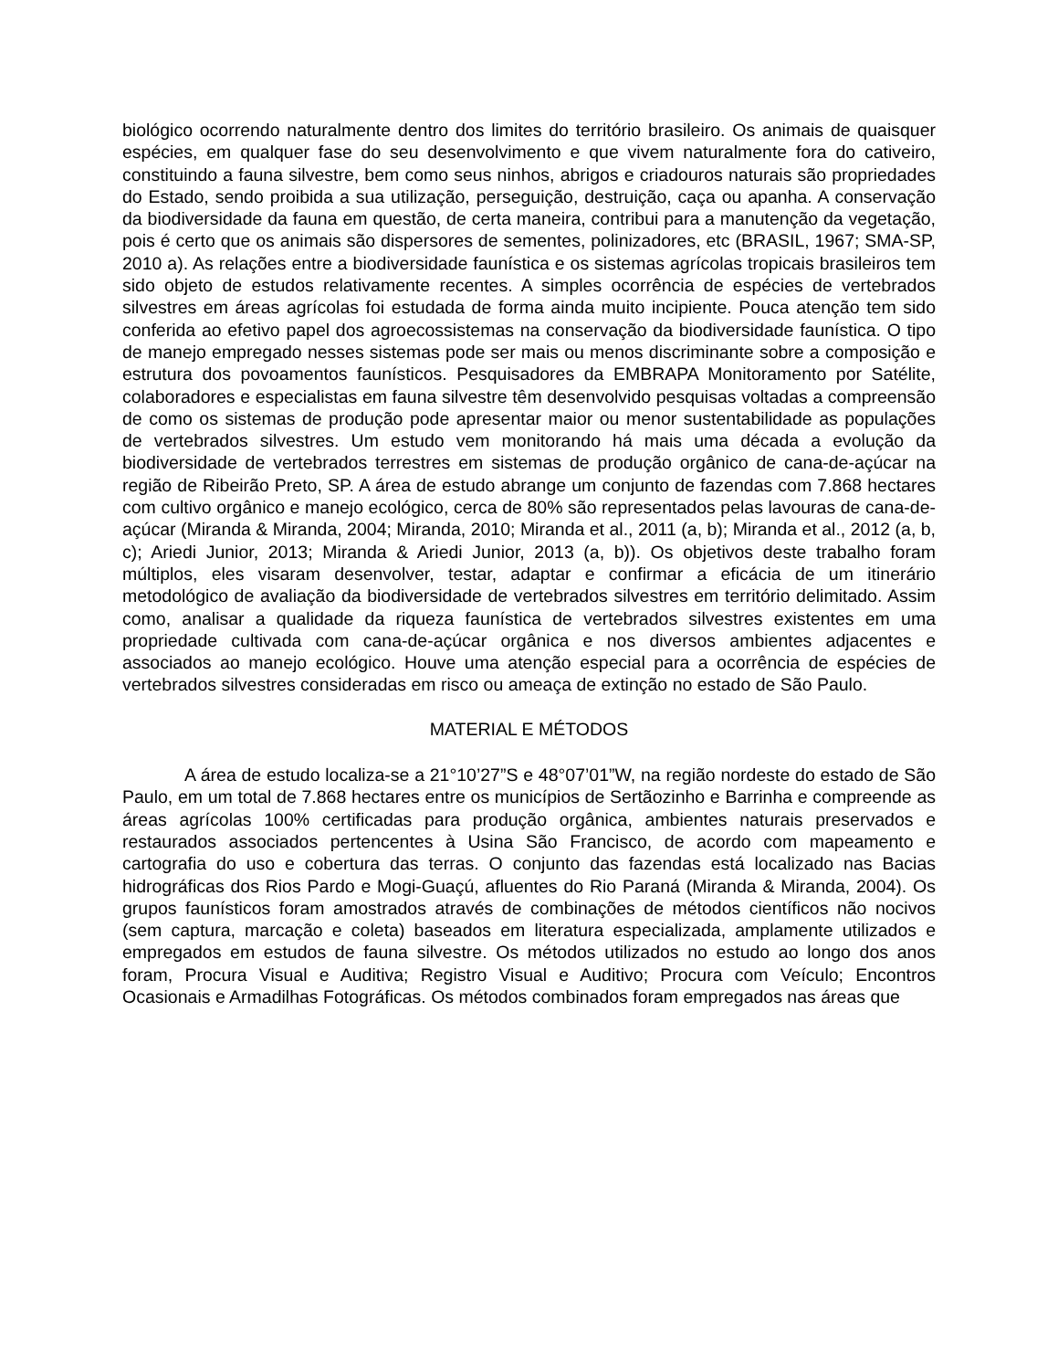biológico ocorrendo naturalmente dentro dos limites do território brasileiro. Os animais de quaisquer espécies, em qualquer fase do seu desenvolvimento e que vivem naturalmente fora do cativeiro, constituindo a fauna silvestre, bem como seus ninhos, abrigos e criadouros naturais são propriedades do Estado, sendo proibida a sua utilização, perseguição, destruição, caça ou apanha. A conservação da biodiversidade da fauna em questão, de certa maneira, contribui para a manutenção da vegetação, pois é certo que os animais são dispersores de sementes, polinizadores, etc (BRASIL, 1967; SMA-SP, 2010 a). As relações entre a biodiversidade faunística e os sistemas agrícolas tropicais brasileiros tem sido objeto de estudos relativamente recentes. A simples ocorrência de espécies de vertebrados silvestres em áreas agrícolas foi estudada de forma ainda muito incipiente. Pouca atenção tem sido conferida ao efetivo papel dos agroecossistemas na conservação da biodiversidade faunística. O tipo de manejo empregado nesses sistemas pode ser mais ou menos discriminante sobre a composição e estrutura dos povoamentos faunísticos. Pesquisadores da EMBRAPA Monitoramento por Satélite, colaboradores e especialistas em fauna silvestre têm desenvolvido pesquisas voltadas a compreensão de como os sistemas de produção pode apresentar maior ou menor sustentabilidade as populações de vertebrados silvestres. Um estudo vem monitorando há mais uma década a evolução da biodiversidade de vertebrados terrestres em sistemas de produção orgânico de cana-de-açúcar na região de Ribeirão Preto, SP. A área de estudo abrange um conjunto de fazendas com 7.868 hectares com cultivo orgânico e manejo ecológico, cerca de 80% são representados pelas lavouras de cana-de-açúcar (Miranda & Miranda, 2004; Miranda, 2010; Miranda et al., 2011 (a, b); Miranda et al., 2012 (a, b, c); Ariedi Junior, 2013; Miranda & Ariedi Junior, 2013 (a, b)). Os objetivos deste trabalho foram múltiplos, eles visaram desenvolver, testar, adaptar e confirmar a eficácia de um itinerário metodológico de avaliação da biodiversidade de vertebrados silvestres em território delimitado. Assim como, analisar a qualidade da riqueza faunística de vertebrados silvestres existentes em uma propriedade cultivada com cana-de-açúcar orgânica e nos diversos ambientes adjacentes e associados ao manejo ecológico. Houve uma atenção especial para a ocorrência de espécies de vertebrados silvestres consideradas em risco ou ameaça de extinção no estado de São Paulo.
MATERIAL E MÉTODOS
A área de estudo localiza-se a 21°10’27”S e 48°07’01”W, na região nordeste do estado de São Paulo, em um total de 7.868 hectares entre os municípios de Sertãozinho e Barrinha e compreende as áreas agrícolas 100% certificadas para produção orgânica, ambientes naturais preservados e restaurados associados pertencentes à Usina São Francisco, de acordo com mapeamento e cartografia do uso e cobertura das terras. O conjunto das fazendas está localizado nas Bacias hidrográficas dos Rios Pardo e Mogi-Guaçú, afluentes do Rio Paraná (Miranda & Miranda, 2004). Os grupos faunísticos foram amostrados através de combinações de métodos científicos não nocivos (sem captura, marcação e coleta) baseados em literatura especializada, amplamente utilizados e empregados em estudos de fauna silvestre. Os métodos utilizados no estudo ao longo dos anos foram, Procura Visual e Auditiva; Registro Visual e Auditivo; Procura com Veículo; Encontros Ocasionais e Armadilhas Fotográficas. Os métodos combinados foram empregados nas áreas que